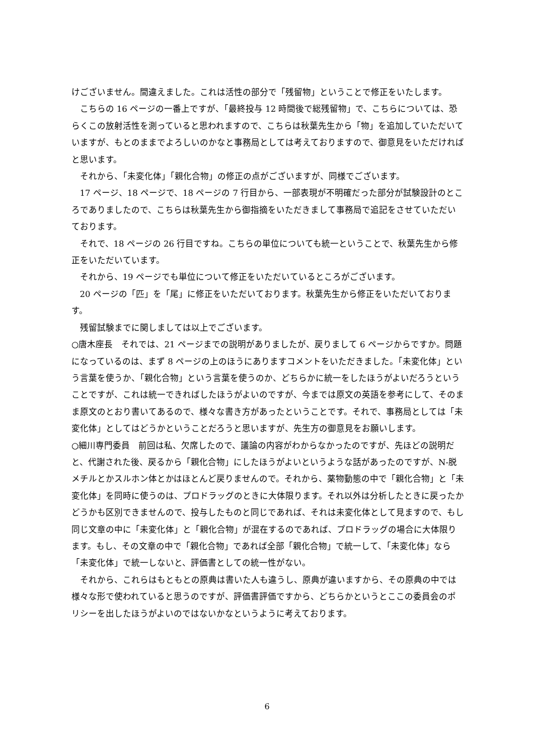けございません。間違えました。これは活性の部分で「残留物」ということで修正をいたします。
こちらの 16 ページの一番上ですが、「最終投与 12 時間後で総残留物」で、こちらについては、恐らくこの放射活性を測っていると思われますので、こちらは秋葉先生から「物」を追加していただいていますが、もとのままでよろしいのかなと事務局としては考えておりますので、御意見をいただければと思います。
それから、「未変化体」「親化合物」の修正の点がございますが、同様でございます。
17 ページ、18 ページで、18 ページの 7 行目から、一部表現が不明確だった部分が試験設計のところでありましたので、こちらは秋葉先生から御指摘をいただきまして事務局で追記をさせていただいております。
それで、18 ページの 26 行目ですね。こちらの単位についても統一ということで、秋葉先生から修正をいただいています。
それから、19 ページでも単位について修正をいただいているところがございます。
20 ページの「匹」を「尾」に修正をいただいております。秋葉先生から修正をいただいております。
残留試験までに関しましては以上でございます。
○唐木座長　それでは、21 ページまでの説明がありましたが、戻りまして 6 ページからですか。問題になっているのは、まず 8 ページの上のほうにありますコメントをいただきました。「未変化体」という言葉を使うか、「親化合物」という言葉を使うのか、どちらかに統一をしたほうがよいだろうということですが、これは統一できればしたほうがよいのですが、今までは原文の英語を参考にして、そのまま原文のとおり書いてあるので、様々な書き方があったということです。それで、事務局としては「未変化体」としてはどうかということだろうと思いますが、先生方の御意見をお願いします。
○細川専門委員　前回は私、欠席したので、議論の内容がわからなかったのですが、先ほどの説明だと、代謝された後、戻るから「親化合物」にしたほうがよいというような話があったのですが、N-脱メチルとかスルホン体とかはほとんど戻りませんので。それから、薬物動態の中で「親化合物」と「未変化体」を同時に使うのは、プロドラッグのときに大体限ります。それ以外は分析したときに戻ったかどうかも区別できませんので、投与したものと同じであれば、それは未変化体として見ますので、もし同じ文章の中に「未変化体」と「親化合物」が混在するのであれば、プロドラッグの場合に大体限ります。もし、その文章の中で「親化合物」であれば全部「親化合物」で統一して、「未変化体」なら「未変化体」で統一しないと、評価書としての統一性がない。
それから、これらはもともとの原典は書いた人も違うし、原典が違いますから、その原典の中では様々な形で使われていると思うのですが、評価書評価ですから、どちらかというとここの委員会のポリシーを出したほうがよいのではないかなというように考えております。
6